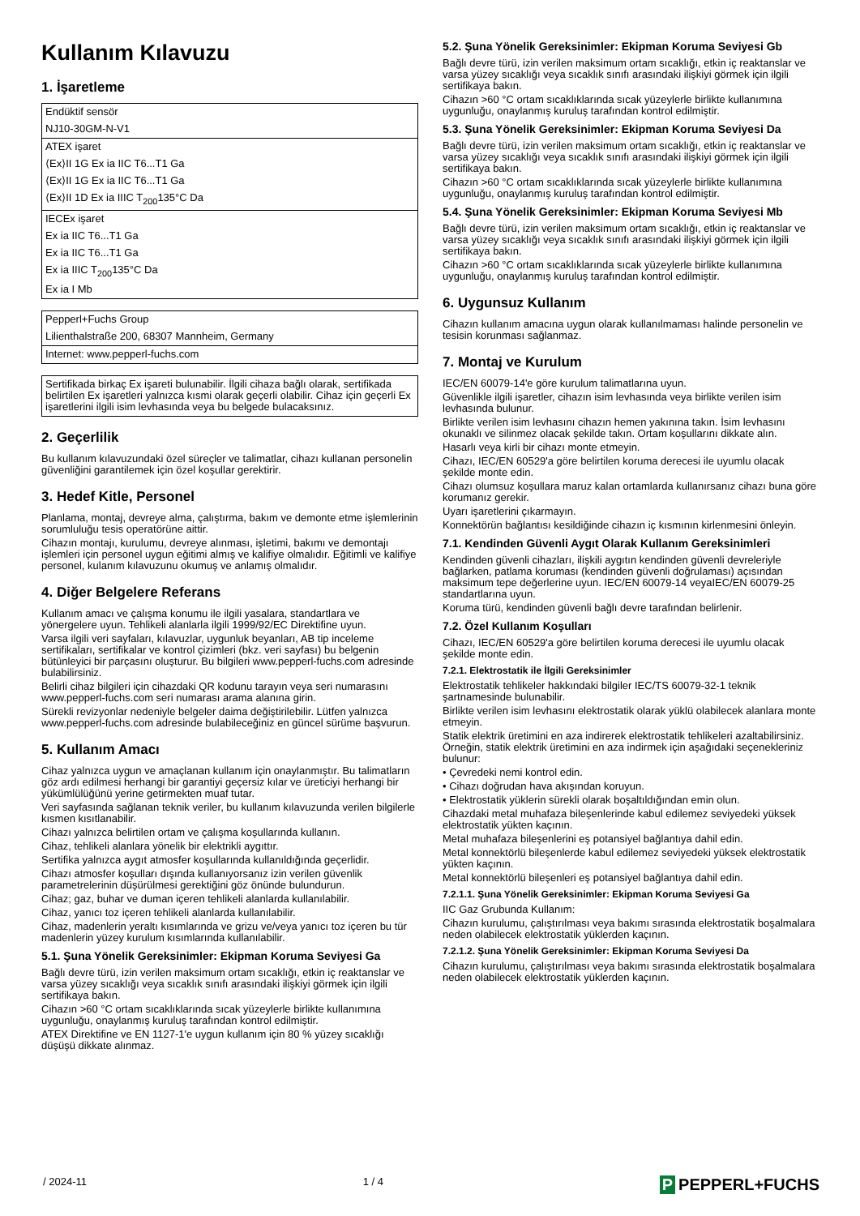Kullanım Kılavuzu
1. İşaretleme
| Endüktif sensör |
| NJ10-30GM-N-V1 |
| ATEX işaret |
| ⟨Ex⟩II 1G Ex ia IIC T6...T1 Ga |
| ⟨Ex⟩II 1G Ex ia IIC T6...T1 Ga |
| ⟨Ex⟩II 1D Ex ia IIIC T<sub>200</sub>135°C Da |
| IECEx işaret |
| Ex ia IIC T6...T1 Ga |
| Ex ia IIC T6...T1 Ga |
| Ex ia IIIC T<sub>200</sub>135°C Da |
| Ex ia I Mb |
| Pepperl+Fuchs Group |
| Lilienthalstraße 200, 68307 Mannheim, Germany |
| Internet: www.pepperl-fuchs.com |
Sertifikada birkaç Ex işareti bulunabilir. İlgili cihaza bağlı olarak, sertifikada belirtilen Ex işaretleri yalnızca kısmi olarak geçerli olabilir. Cihaz için geçerli Ex işaretlerini ilgili isim levhasında veya bu belgede bulacaksınız.
2. Geçerlilik
Bu kullanım kılavuzundaki özel süreçler ve talimatlar, cihazı kullanan personelin güvenliğini garantilemek için özel koşullar gerektirir.
3. Hedef Kitle, Personel
Planlama, montaj, devreye alma, çalıştırma, bakım ve demonte etme işlemlerinin sorumluluğu tesis operatörüne aittir.
Cihazın montajı, kurulumu, devreye alınması, işletimi, bakımı ve demontajı işlemleri için personel uygun eğitimi almış ve kalifiye olmalıdır. Eğitimli ve kalifiye personel, kulanım kılavuzunu okumuş ve anlamış olmalıdır.
4. Diğer Belgelere Referans
Kullanım amacı ve çalışma konumu ile ilgili yasalara, standartlara ve yönergelere uyun. Tehlikeli alanlarla ilgili 1999/92/EC Direktifine uyun.
Varsa ilgili veri sayfaları, kılavuzlar, uygunluk beyanları, AB tip inceleme sertifikaları, sertifikalar ve kontrol çizimleri (bkz. veri sayfası) bu belgenin bütünleyici bir parçasını oluşturur. Bu bilgileri www.pepperl-fuchs.com adresinde bulabilirsiniz.
Belirli cihaz bilgileri için cihazdaki QR kodunu tarayın veya seri numarasını www.pepperl-fuchs.com seri numarası arama alanına girin.
Sürekli revizyonlar nedeniyle belgeler daima değiştirilebilir. Lütfen yalnızca www.pepperl-fuchs.com adresinde bulabileceğiniz en güncel sürüme başvurun.
5. Kullanım Amacı
Cihaz yalnızca uygun ve amaçlanan kullanım için onaylanmıştır. Bu talimatların göz ardı edilmesi herhangi bir garantiyi geçersiz kılar ve üreticiyi herhangi bir yükümlülüğünü yerine getirmekten muaf tutar.
Veri sayfasında sağlanan teknik veriler, bu kullanım kılavuzunda verilen bilgilerle kısmen kısıtlanabilir.
Cihazı yalnızca belirtilen ortam ve çalışma koşullarında kullanın.
Cihaz, tehlikeli alanlara yönelik bir elektrikli aygıttır.
Sertifika yalnızca aygıt atmosfer koşullarında kullanıldığında geçerlidir.
Cihazı atmosfer koşulları dışında kullanıyorsanız izin verilen güvenlik parametrelerinin düşürülmesi gerektiğini göz önünde bulundurun.
Cihaz; gaz, buhar ve duman içeren tehlikeli alanlarda kullanılabilir.
Cihaz, yanıcı toz içeren tehlikeli alanlarda kullanılabilir.
Cihaz, madenlerin yeraltı kısımlarında ve grizu ve/veya yanıcı toz içeren bu tür madenlerin yüzey kurulum kısımlarında kullanılabilir.
5.1. Şuna Yönelik Gereksinimler: Ekipman Koruma Seviyesi Ga
Bağlı devre türü, izin verilen maksimum ortam sıcaklığı, etkin iç reaktanslar ve varsa yüzey sıcaklığı veya sıcaklık sınıfı arasındaki ilişkiyi görmek için ilgili sertifikaya bakın.
Cihazın >60 °C ortam sıcaklıklarında sıcak yüzeylerle birlikte kullanımına uygunluğu, onaylanmış kuruluş tarafından kontrol edilmiştir.
ATEX Direktifine ve EN 1127-1'e uygun kullanım için 80 % yüzey sıcaklığı düşüşü dikkate alınmaz.
5.2. Şuna Yönelik Gereksinimler: Ekipman Koruma Seviyesi Gb
Bağlı devre türü, izin verilen maksimum ortam sıcaklığı, etkin iç reaktanslar ve varsa yüzey sıcaklığı veya sıcaklık sınıfı arasındaki ilişkiyi görmek için ilgili sertifikaya bakın.
Cihazın >60 °C ortam sıcaklıklarında sıcak yüzeylerle birlikte kullanımına uygunluğu, onaylanmış kuruluş tarafından kontrol edilmiştir.
5.3. Şuna Yönelik Gereksinimler: Ekipman Koruma Seviyesi Da
Bağlı devre türü, izin verilen maksimum ortam sıcaklığı, etkin iç reaktanslar ve varsa yüzey sıcaklığı veya sıcaklık sınıfı arasındaki ilişkiyi görmek için ilgili sertifikaya bakın.
Cihazın >60 °C ortam sıcaklıklarında sıcak yüzeylerle birlikte kullanımına uygunluğu, onaylanmış kuruluş tarafından kontrol edilmiştir.
5.4. Şuna Yönelik Gereksinimler: Ekipman Koruma Seviyesi Mb
Bağlı devre türü, izin verilen maksimum ortam sıcaklığı, etkin iç reaktanslar ve varsa yüzey sıcaklığı veya sıcaklık sınıfı arasındaki ilişkiyi görmek için ilgili sertifikaya bakın.
Cihazın >60 °C ortam sıcaklıklarında sıcak yüzeylerle birlikte kullanımına uygunluğu, onaylanmış kuruluş tarafından kontrol edilmiştir.
6. Uygunsuz Kullanım
Cihazın kullanım amacına uygun olarak kullanılmaması halinde personelin ve tesisin korunması sağlanmaz.
7. Montaj ve Kurulum
IEC/EN 60079-14'e göre kurulum talimatlarına uyun.
Güvenlikle ilgili işaretler, cihazın isim levhasında veya birlikte verilen isim levhasında bulunur.
Birlikte verilen isim levhasını cihazın hemen yakınına takın. İsim levhasını okunaklı ve silinmez olacak şekilde takın. Ortam koşullarını dikkate alın.
Hasarlı veya kirli bir cihazı monte etmeyin.
Cihazı, IEC/EN 60529'a göre belirtilen koruma derecesi ile uyumlu olacak şekilde monte edin.
Cihazı olumsuz koşullara maruz kalan ortamlarda kullanırsanız cihazı buna göre korumanız gerekir.
Uyarı işaretlerini çıkarmayın.
Konnektörün bağlantısı kesildiğinde cihazın iç kısmının kirlenmesini önleyin.
7.1. Kendinden Güvenli Aygıt Olarak Kullanım Gereksinimleri
Kendinden güvenli cihazları, ilişkili aygıtın kendinden güvenli devreleriyle bağlarken, patlama koruması (kendinden güvenli doğrulaması) açısından maksimum tepe değerlerine uyun. IEC/EN 60079-14 veyaIEC/EN 60079-25 standartlarına uyun.
Koruma türü, kendinden güvenli bağlı devre tarafından belirlenir.
7.2. Özel Kullanım Koşulları
Cihazı, IEC/EN 60529'a göre belirtilen koruma derecesi ile uyumlu olacak şekilde monte edin.
7.2.1. Elektrostatik ile İlgili Gereksinimler
Elektrostatik tehlikeler hakkındaki bilgiler IEC/TS 60079-32-1 teknik şartnamesinde bulunabilir.
Birlikte verilen isim levhasını elektrostatik olarak yüklü olabilecek alanlara monte etmeyin.
Statik elektrik üretimini en aza indirerek elektrostatik tehlikeleri azaltabilirsiniz. Örneğin, statik elektrik üretimini en aza indirmek için aşağıdaki seçenekleriniz bulunur:
• Çevredeki nemi kontrol edin.
• Cihazı doğrudan hava akışından koruyun.
• Elektrostatik yüklerin sürekli olarak boşaltıldığından emin olun.
Cihazdaki metal muhafaza bileşenlerinde kabul edilemez seviyedeki yüksek elektrostatik yükten kaçının.
Metal muhafaza bileşenlerini eş potansiyel bağlantıya dahil edin.
Metal konnektörlü bileşenlerde kabul edilemez seviyedeki yüksek elektrostatik yükten kaçının.
Metal konnektörlü bileşenleri eş potansiyel bağlantıya dahil edin.
7.2.1.1. Şuna Yönelik Gereksinimler: Ekipman Koruma Seviyesi Ga
IIC Gaz Grubunda Kullanım:
Cihazın kurulumu, çalıştırılması veya bakımı sırasında elektrostatik boşalmalara neden olabilecek elektrostatik yüklerden kaçının.
7.2.1.2. Şuna Yönelik Gereksinimler: Ekipman Koruma Seviyesi Da
Cihazın kurulumu, çalıştırılması veya bakımı sırasında elektrostatik boşalmalara neden olabilecek elektrostatik yüklerden kaçının.
/ 2024-11 1 / 4
P PEPPERL+FUCHS